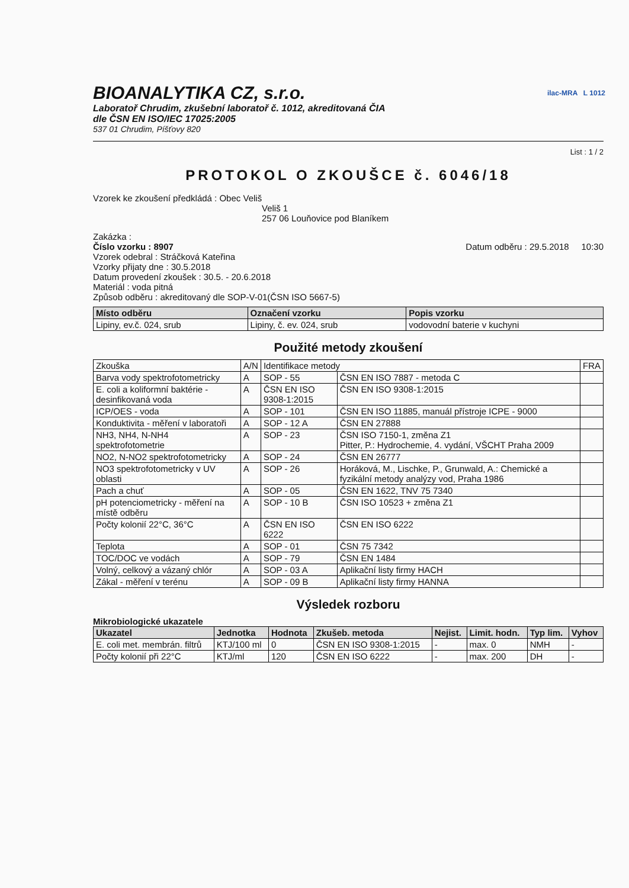ilac-MRA L 1012
BIOANALYTIKA CZ, s.r.o.
Laboratoř Chrudim, zkušební laboratoř č. 1012, akreditovaná ČIA
dle ČSN EN ISO/IEC 17025:2005
537 01 Chrudim, Píšťovy 820
List : 1 / 2
PROTOKOL O ZKOUŠCE č. 6046/18
Vzorek ke zkoušení předkládá : Obec Veliš
Veliš 1
257 06 Louňovice pod Blaníkem
Zakázka :
Číslo vzorku : 8907 Datum odběru : 29.5.2018 10:30
Vzorek odebral : Stráčková Kateřina
Vzorky přijaty dne : 30.5.2018
Datum provedení zkoušek : 30.5. - 20.6.2018
Materiál : voda pitná
Způsob odběru : akreditovaný dle SOP-V-01(ČSN ISO 5667-5)
| Místo odběru | Označení vzorku | Popis vzorku |
| --- | --- | --- |
| Lipiny, ev.č. 024, srub | Lipiny, č. ev. 024, srub | vodovodní baterie v kuchyni |
Použité metody zkoušení
| Zkouška | A/N | Identifikace metody | | FRA |
| Barva vody spektrofotometricky | A | SOP - 55 | ČSN EN ISO 7887 - metoda C | |
| E. coli a koliformní baktérie - desinfikovaná voda | A | ČSN EN ISO 9308-1:2015 | ČSN EN ISO 9308-1:2015 | |
| ICP/OES - voda | A | SOP - 101 | ČSN EN ISO 11885, manuál přístroje ICPE - 9000 | |
| Konduktivita - měření v laboratoři | A | SOP - 12 A | ČSN EN 27888 | |
| NH3, NH4, N-NH4 spektrofotometrie | A | SOP - 23 | ČSN ISO 7150-1, změna Z1 Pitter, P.: Hydrochemie, 4. vydání, VŠCHT Praha 2009 | |
| NO2, N-NO2 spektrofotometricky | A | SOP - 24 | ČSN EN 26777 | |
| NO3 spektrofotometricky v UV oblasti | A | SOP - 26 | Horáková, M., Lischke, P., Grunwald, A.: Chemické a fyzikální metody analýzy vod, Praha 1986 | |
| Pach a chuť | A | SOP - 05 | ČSN EN 1622, TNV 75 7340 | |
| pH potenciometricky - měření na místě odběru | A | SOP - 10 B | ČSN ISO 10523 + změna Z1 | |
| Počty kolonií 22°C, 36°C | A | ČSN EN ISO 6222 | ČSN EN ISO 6222 | |
| Teplota | A | SOP - 01 | ČSN 75 7342 | |
| TOC/DOC ve vodách | A | SOP - 79 | ČSN EN 1484 | |
| Volný, celkový a vázaný chlór | A | SOP - 03 A | Aplikační listy firmy HACH | |
| Zákal - měření v terénu | A | SOP - 09 B | Aplikační listy firmy HANNA | |
Výsledek rozboru
Mikrobiologické ukazatele
| Ukazatel | Jednotka | Hodnota | Zkušeb. metoda | Nejist. | Limit. hodn. | Typ lim. | Vyhov |
| --- | --- | --- | --- | --- | --- | --- | --- |
| E. coli met. membrán. filtrů | KTJ/100 ml | 0 | ČSN EN ISO 9308-1:2015 | - | max. 0 | NMH | - |
| Počty kolonií při 22°C | KTJ/ml | 120 | ČSN EN ISO 6222 | - | max. 200 | DH | - |